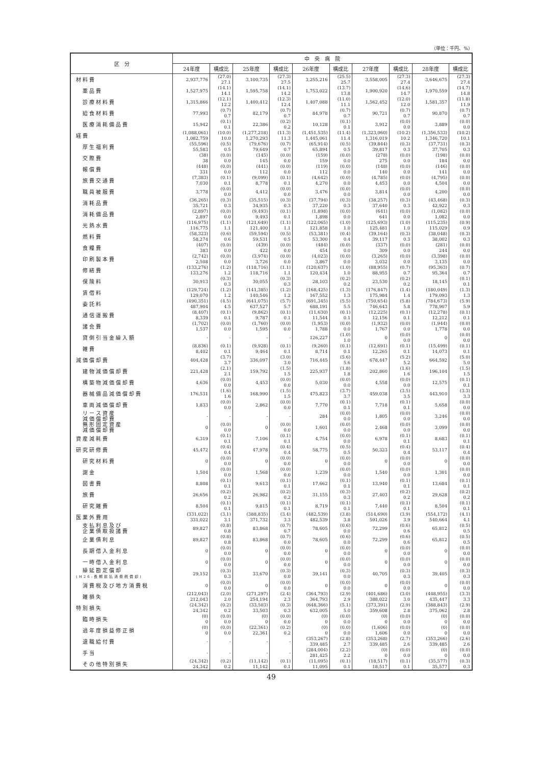（単位：千円、%）
| 区 分 | 中 央 病 院 | | | | | | | | | |
| --- | --- | --- | --- | --- | --- | --- | --- | --- | --- | --- |
| | 24年度 | 構成比 | 25年度 | 構成比 | 26年度 | 構成比 | 27年度 | 構成比 | 28年度 | 構成比 |
| 材料費 | 2,937,776 | (27.0) 27.1 | 3,100,735 | (27.3) 27.5 | 3,255,216 | (25.5) 25.7 | 3,558,005 | (27.3) 27.4 | 3,646,675 | (27.3) 27.4 |
| 薬品費 | 1,527,975 | (14.1) 14.1 | 1,595,758 | (14.1) 14.2 | 1,753,022 | (13.7) 13.8 | 1,900,920 | (14.6) 14.7 | 1,970,559 | (14.7) 14.8 |
| 診療材料費 | 1,315,866 | (12.1) 12.2 | 1,400,412 | (12.3) 12.4 | 1,407,088 | (11.0) 11.1 | 1,562,452 | (12.0) 12.0 | 1,581,357 | (11.8) 11.9 |
| 給食材料費 | 77,993 | (0.7) 0.7 | 82,179 | (0.7) 0.7 | 84,978 | (0.7) 0.7 | 90,721 | (0.7) 0.7 | 90,870 | (0.7) 0.7 |
| 医療消耗備品費 | 15,942 | (0.1) 0.1 | 22,386 | (0.2) 0.2 | 10,128 | (0.1) 0.1 | 3,912 | (0.0) 0.0 | 3,889 | (0.0) 0.0 |
| 経費 | (1,088,061) 1,082,759 | (10.0) 10.0 | (1,277,218) 1,270,293 | (11.3) 11.3 | (1,451,535) 1,445,061 | (11.4) 11.4 | (1,323,060) 1,316,019 | (10.2) 10.2 | (1,356,533) 1,346,720 | (10.2) 10.1 |
| 厚生福利費 | (55,596) 55,583 | (0.5) 0.5 | (79,676) 79,649 | (0.7) 0.7 | (65,914) 65,894 | (0.5) 0.5 | (39,844) 39,817 | (0.3) 0.3 | (37,731) 37,705 | (0.3) 0.3 |
| 交際費 | (38) 38 | (0.0) 0.0 | (145) 145 | (0.0) 0.0 | (159) 159 | (0.0) 0.0 | (278) 275 | (0.0) 0.0 | (198) 184 | (0.0) 0.0 |
| 報償費 | (448) 331 | (0.0) 0.0 | (441) 112 | (0.0) 0.0 | (119) 112 | (0.0) 0.0 | (148) 140 | (0.0) 0.0 | (146) 141 | (0.0) 0.0 |
| 旅費交通費 | (7,383) 7,030 | (0.1) 0.1 | (9,099) 8,778 | (0.1) 0.1 | (4,642) 4,270 | (0.0) 0.0 | (4,785) 4,453 | (0.0) 0.0 | (4,795) 4,504 | (0.0) 0.0 |
| 職員被服費 | 3,778 | (0.0) 0.0 | 4,412 | (0.0) 0.0 | 3,476 | (0.0) 0.0 | 3,814 | (0.0) 0.0 | 4,200 | (0.0) 0.0 |
| 消耗品費 | (36,265) 35,721 | (0.3) 0.3 | (35,515) 34,935 | (0.3) 0.3 | (37,794) 37,220 | (0.3) 0.3 | (38,257) 37,640 | (0.3) 0.3 | (43,468) 42,922 | (0.3) 0.3 |
| 消耗備品費 | (2,897) 2,897 | (0.0) 0.0 | (9,493) 9,493 | (0.1) 0.1 | (1,898) 1,898 | (0.0) 0.0 | (641) 641 | (0.0) 0.0 | (1,082) 1,082 | (0.0) 0.0 |
| 光熱水費 | (116,975) 116,775 | (1.1) 1.1 | (121,649) 121,400 | (1.1) 1.1 | (122,065) 121,858 | (1.0) 1.0 | (125,693) 125,481 | (1.0) 1.0 | (115,235) 115,029 | (0.9) 0.9 |
| 燃料費 | (58,323) 58,274 | (0.6) 0.6 | (59,594) 59,531 | (0.5) 0.5 | (53,381) 53,300 | (0.4) 0.4 | (39,164) 39,117 | (0.3) 0.3 | (38,048) 38,002 | (0.3) 0.3 |
| 食糧費 | (407) 383 | (0.0) 0.0 | (439) 422 | (0.0) 0.0 | (484) 454 | (0.0) 0.0 | (337) 309 | (0.0) 0.0 | (281) 244 | (0.0) 0.0 |
| 印刷製本費 | (2,742) 2,508 | (0.0) 0.0 | (3,974) 3,726 | (0.0) 0.0 | (4,023) 3,867 | (0.0) 0.0 | (3,265) 3,032 | (0.0) 0.0 | (3,398) 3,135 | (0.0) 0.0 |
| 修繕費 | (133,276) 133,276 | (1.2) 1.2 | (118,716) 118,716 | (1.1) 1.1 | (120,637) 120,434 | (1.0) 1.0 | (88,955) 88,955 | (0.7) 0.7 | (95,363) 95,364 | (0.7) 0.7 |
| 保険料 | 30,913 | (0.3) 0.3 | 30,055 | (0.3) 0.3 | 28,103 | (0.2) 0.2 | 23,530 | (0.2) 0.2 | 18,145 | (0.1) 0.1 |
| 賃借料 | (129,724) 129,070 | (1.2) 1.2 | (141,385) 140,546 | (1.2) 1.2 | (168,425) 167,552 | (1.3) 1.3 | (176,847) 175,984 | (1.4) 1.4 | (180,049) 179,093 | (1.3) 1.3 |
| 委託料 | (490,351) 487,904 | (4.5) 4.5 | (641,075) 637,527 | (5.7) 5.7 | (691,345) 688,191 | (5.5) 5.5 | (750,654) 746,643 | (5.8) 5.8 | (784,673) 778,907 | (5.9) 5.9 |
| 通信運搬費 | (8,407) 8,339 | (0.1) 0.1 | (9,862) 9,787 | (0.1) 0.1 | (11,630) 11,544 | (0.1) 0.1 | (12,225) 12,156 | (0.1) 0.1 | (12,278) 12,212 | (0.1) 0.1 |
| 諸会費 | (1,702) 1,537 | (0.0) 0.0 | (1,760) 1,595 | (0.0) 0.0 | (1,953) 1,788 | (0.0) 0.0 | (1,932) 1,767 | (0.0) 0.0 | (1,944) 1,778 | (0.0) 0.0 |
| 貸倒引当金繰入額 | - | - | - | - | 126,227 | (1.0) 1.0 | 0 | (0.0) 0.0 | 0 | (0.0) 0.0 |
| 雑費 | (8,836) 8,402 | (0.1) 0.1 | (9,928) 9,464 | (0.1) 0.1 | (9,260) 8,714 | (0.1) 0.1 | (12,691) 12,265 | (0.1) 0.1 | (15,499) 14,073 | (0.1) 0.1 |
| 減価償却費 | 404,428 | (3.7) 3.7 | 336,097 | (3.0) 3.0 | 716,445 | (5.6) 5.6 | 678,447 | (5.2) 5.2 | 664,592 | (5.0) 5.0 |
| 建物減価償却費 | 221,428 | (2.1) 2.1 | 159,792 | (1.5) 1.5 | 225,937 | (1.8) 1.8 | 202,860 | (1.6) 1.6 | 196,104 | (1.5) 1.5 |
| 構築物減価償却費 | 4,636 | (0.0) 0.0 | 4,453 | (0.0) 0.0 | 5,030 | (0.0) 0.0 | 4,558 | (0.0) 0.0 | 12,575 | (0.1) 0.1 |
| 器械備品減価償却費 | 176,531 | (1.6) 1.6 | 168,990 | (1.5) 1.5 | 475,823 | (3.7) 3.7 | 459,038 | (3.5) 3.5 | 443,910 | (3.3) 3.3 |
| 車両減価償却費 | 1,833 | (0.0) 0.0 | 2,862 | (0.0) 0.0 | 7,770 | (0.1) 0.1 | 7,718 | (0.1) 0.1 | 5,658 | (0.0) 0.0 |
| リース資産 減価償却費 | - | - | - | - | 284 | (0.0) 0.0 | 1,805 | (0.0) 0.0 | 3,246 | (0.0) 0.0 |
| 無形固定資産 減価償却費 | 0 | (0.0) 0.0 | 0 | (0.0) 0.0 | 1,601 | (0.0) 0.0 | 2,468 | (0.0) 0.0 | 3,099 | (0.0) 0.0 |
| 資産減耗費 | 6,319 | (0.1) 0.1 | 7,106 | (0.1) 0.1 | 4,754 | (0.0) 0.0 | 6,978 | (0.1) 0.1 | 8,683 | (0.1) 0.1 |
| 研究研修費 | 45,472 | (0.4) 0.4 | 47,978 | (0.4) 0.4 | 58,775 | (0.5) 0.5 | 50,323 | (0.4) 0.4 | 53,117 | (0.4) 0.4 |
| 研究材料費 | 0 | (0.0) 0.0 | 0 | (0.0) 0.0 | 0 | (0.0) 0.0 | 0 | (0.0) 0.0 | 0 | (0.0) 0.0 |
| 謝金 | 1,504 | (0.0) 0.0 | 1,568 | (0.0) 0.0 | 1,239 | (0.0) 0.0 | 1,540 | (0.0) 0.0 | 1,301 | (0.0) 0.0 |
| 図書費 | 8,808 | (0.1) 0.1 | 9,613 | (0.1) 0.1 | 17,662 | (0.1) 0.1 | 13,940 | (0.1) 0.1 | 13,684 | (0.1) 0.1 |
| 旅費 | 26,656 | (0.2) 0.2 | 26,982 | (0.2) 0.2 | 31,155 | (0.3) 0.3 | 27,403 | (0.2) 0.2 | 29,628 | (0.2) 0.2 |
| 研究雑費 | 8,504 | (0.1) 0.1 | 9,815 | (0.1) 0.1 | 8,719 | (0.1) 0.1 | 7,440 | (0.1) 0.1 | 8,504 | (0.1) 0.1 |
| 医業外費用 | (331,022) 331,022 | (3.1) 3.1 | (388,835) 371,732 | (3.4) 3.3 | (482,539) 482,539 | (3.8) 3.8 | (514,690) 501,026 | (3.9) 3.9 | (554,172) 540,664 | (4.1) 4.1 |
| 支払利息及び 企業債取扱諸費 | 89,827 | (0.8) 0.8 | 83,868 | (0.7) 0.7 | 78,605 | (0.6) 0.0 | 72,299 | (0.6) 0.6 | 65,812 | (0.5) 0.5 |
| 企業債利息 | 89,827 | (0.8) 0.8 | 83,868 | (0.7) 0.0 | 78,605 | (0.6) 0.0 | 72,299 | (0.6) 0.6 | 65,812 | (0.5) 0.5 |
| 長期借入金利息 | 0 | (0.0) 0.0 | 0 | (0.0) 0.0 | 0 | (0.0) 0.0 | 0 | (0.0) 0.0 | 0 | (0.0) 0.0 |
| 一時借入金利息 | 0 | (0.0) 0.0 | 0 | (0.0) 0.0 | 0 | (0.0) 0.0 | 0 | (0.0) 0.0 | 0 | (0.0) 0.0 |
| 繰延勘定償却 (H26:長期前払消費税償却) | 29,152 | (0.3) 0.3 | 33,670 | (0.3) 0.0 | 39,141 | (0.3) 0.0 | 40,705 | (0.3) 0.3 | 39,405 | (0.3) 0.3 |
| 消費税及び地方消費税 | 0 | (0.0) 0.0 | 0 | (0.0) 0.0 | 0 | (0.0) 0.0 | 0 | (0.0) 0.0 | 0 | (0.0) 0.0 |
| 雑損失 | (212,043) 212,043 | (2.0) 2.0 | (271,297) 254,194 | (2.4) 2.3 | (364,793) 364,793 | (2.9) 2.9 | (401,686) 388,022 | (3.0) 3.0 | (448,955) 435,447 | (3.3) 3.3 |
| 特別損失 | (24,342) 24,342 | (0.2) 0.2 | (33,503) 33,503 | (0.3) 0.3 | (648,366) 632,005 | (5.1) 5.0 | (373,391) 359,608 | (2.9) 2.8 | (388,843) 375,062 | (2.9) 2.8 |
| 臨時損失 | (0) 0 | (0.0) 0.0 | (0) 0 | (0.0) 0.0 | (0) 0 | (0.0) 0.0 | (0) 0 | (0.0) 0.0 | (0) 0 | (0.0) 0.0 |
| 過年度損益修正損 | (0) 0 | (0.0) 0.0 | (22,361) 22,361 | (0.2) 0.2 | (0) 0 | (0.0) 0.0 | (1,606) 1,606 | (0.0) 0.0 | (0) 0 | (0.0) 0.0 |
| 退職給付費 | - | - | - | - | (353,267) 339,485 | (2.8) 2.7 | (353,268) 339,485 | (2.7) 2.6 | (353,266) 339,485 | (2.6) 2.6 |
| 手当 | - | - | - | - | (284,004) 281,425 | (2.2) 2.2 | (0) 0 | (0.0) 0.0 | (0) 0 | (0.0) 0.0 |
| その他特別損失 | (24,342) 24,342 | (0.2) 0.2 | (11,142) 11,142 | (0.1) 0.1 | (11,095) 11,095 | (0.1) 0.1 | (18,517) 18,517 | (0.1) 0.1 | (35,577) 35,577 | (0.3) 0.3 |
49